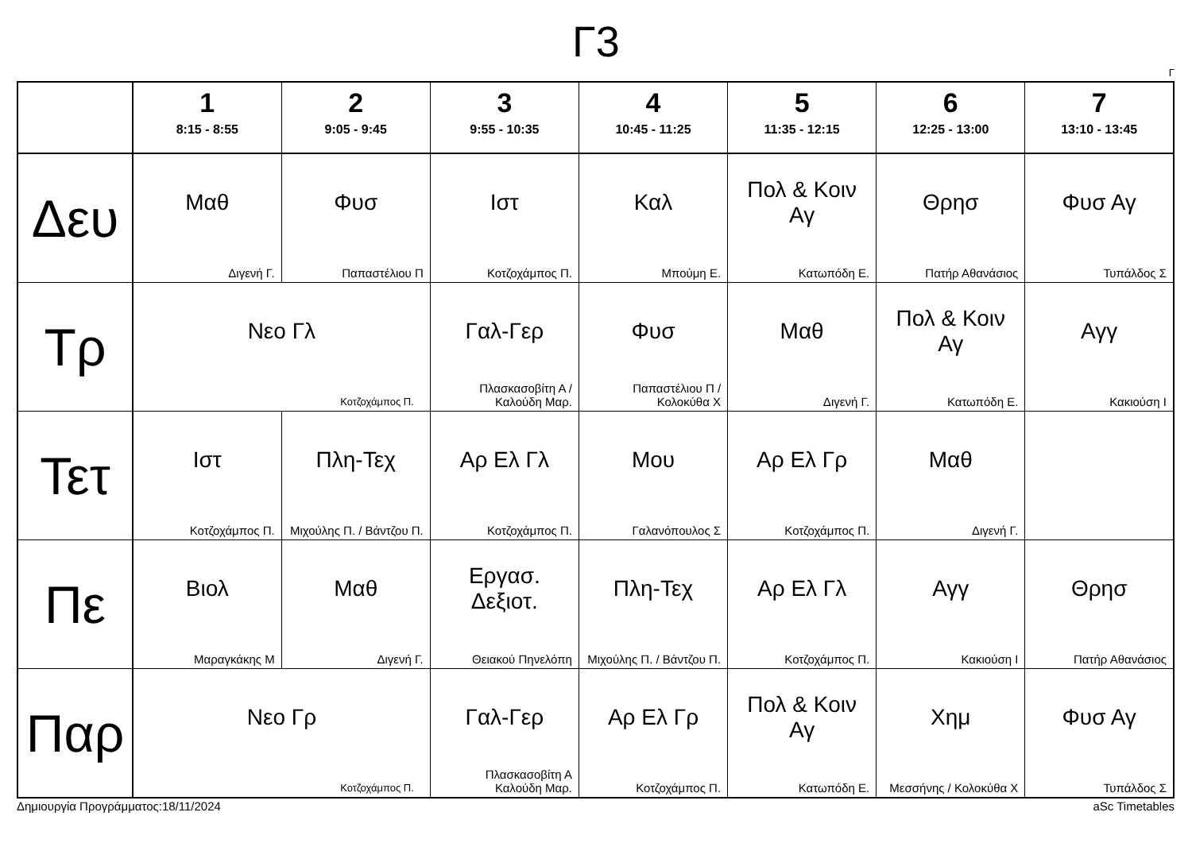Γ3
Γ
| | 1 8:15 - 8:55 | 2 9:05 - 9:45 | 3 9:55 - 10:35 | 4 10:45 - 11:25 | 5 11:35 - 12:15 | 6 12:25 - 13:00 | 7 13:10 - 13:45 |
| --- | --- | --- | --- | --- | --- | --- | --- |
| Δευ | Μαθ Διγενή Γ. | Φυσ Παπαστέλιου Π | Ιστ Κοτζοχάμπος Π. | Καλ Μπούμη Ε. | Πολ & Κοιν Αγ Κατωπόδη Ε. | Θρησ Πατήρ Αθανάσιος | Φυσ Αγ Τυπάλδος Σ |
| Τρ | Νεο Γλ Κοτζοχάμπος Π. | | Γαλ-Γερ Πλασκασοβίτη Α / Καλούδη Μαρ. | Φυσ Παπαστέλιου Π / Κολοκύθα Χ | Μαθ Διγενή Γ. | Πολ & Κοιν Αγ Κατωπόδη Ε. | Αγγ Κακιούση Ι |
| Τετ | Ιστ Κοτζοχάμπος Π. | Πλη-Τεχ Μιχούλης Π. / Βάντζου Π. | Αρ Ελ Γλ Κοτζοχάμπος Π. | Μου Γαλανόπουλος Σ | Αρ Ελ Γρ Κοτζοχάμπος Π. | Μαθ Διγενή Γ. | |
| Πε | Βιολ Μαραγκάκης Μ | Μαθ Διγενή Γ. | Εργασ. Δεξιοτ. Θειακού Πηνελόπη | Πλη-Τεχ Μιχούλης Π. / Βάντζου Π. | Αρ Ελ Γλ Κοτζοχάμπος Π. | Αγγ Κακιούση Ι | Θρησ Πατήρ Αθανάσιος |
| Παρ | Νεο Γρ Κοτζοχάμπος Π. | | Γαλ-Γερ Πλασκασοβίτη Α Καλούδη Μαρ. | Αρ Ελ Γρ Κοτζοχάμπος Π. | Πολ & Κοιν Αγ Κατωπόδη Ε. | Χημ Μεσσήνης / Κολοκύθα Χ | Φυσ Αγ Τυπάλδος Σ |
Δημιουργία Προγράμματος:18/11/2024 aSc Timetables